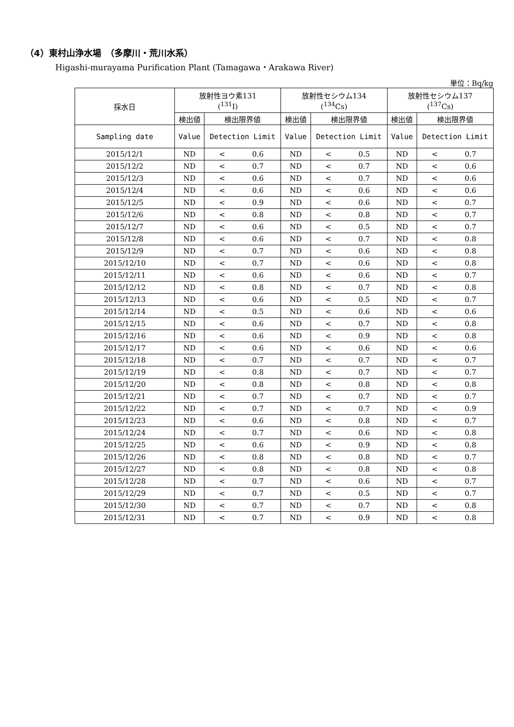（4）東村山浄水場　（多摩川・荒川水系）
Higashi-murayama Purification Plant (Tamagawa・Arakawa River)
単位：Bq/kg
| 採水日 | 放射性ヨウ素131 (<sup>131</sup>I) | | | 放射性セシウム134 (<sup>134</sup>Cs) | | | 放射性セシウム137 (<sup>137</sup>Cs) | | |
| --- | --- | --- | --- | --- | --- | --- | --- | --- | --- |
| | 検出値 | 検出限界値 | | 検出値 | 検出限界値 | | 検出値 | 検出限界値 | |
| Sampling date | Value | Detection Limit | | Value | Detection Limit | | Value | Detection Limit | |
| 2015/12/1 | ND | < | 0.6 | ND | < | 0.5 | ND | < | 0.7 |
| 2015/12/2 | ND | < | 0.7 | ND | < | 0.7 | ND | < | 0.6 |
| 2015/12/3 | ND | < | 0.6 | ND | < | 0.7 | ND | < | 0.6 |
| 2015/12/4 | ND | < | 0.6 | ND | < | 0.6 | ND | < | 0.6 |
| 2015/12/5 | ND | < | 0.9 | ND | < | 0.6 | ND | < | 0.7 |
| 2015/12/6 | ND | < | 0.8 | ND | < | 0.8 | ND | < | 0.7 |
| 2015/12/7 | ND | < | 0.6 | ND | < | 0.5 | ND | < | 0.7 |
| 2015/12/8 | ND | < | 0.6 | ND | < | 0.7 | ND | < | 0.8 |
| 2015/12/9 | ND | < | 0.7 | ND | < | 0.6 | ND | < | 0.8 |
| 2015/12/10 | ND | < | 0.7 | ND | < | 0.6 | ND | < | 0.8 |
| 2015/12/11 | ND | < | 0.6 | ND | < | 0.6 | ND | < | 0.7 |
| 2015/12/12 | ND | < | 0.8 | ND | < | 0.7 | ND | < | 0.8 |
| 2015/12/13 | ND | < | 0.6 | ND | < | 0.5 | ND | < | 0.7 |
| 2015/12/14 | ND | < | 0.5 | ND | < | 0.6 | ND | < | 0.6 |
| 2015/12/15 | ND | < | 0.6 | ND | < | 0.7 | ND | < | 0.8 |
| 2015/12/16 | ND | < | 0.6 | ND | < | 0.9 | ND | < | 0.8 |
| 2015/12/17 | ND | < | 0.6 | ND | < | 0.6 | ND | < | 0.6 |
| 2015/12/18 | ND | < | 0.7 | ND | < | 0.7 | ND | < | 0.7 |
| 2015/12/19 | ND | < | 0.8 | ND | < | 0.7 | ND | < | 0.7 |
| 2015/12/20 | ND | < | 0.8 | ND | < | 0.8 | ND | < | 0.8 |
| 2015/12/21 | ND | < | 0.7 | ND | < | 0.7 | ND | < | 0.7 |
| 2015/12/22 | ND | < | 0.7 | ND | < | 0.7 | ND | < | 0.9 |
| 2015/12/23 | ND | < | 0.6 | ND | < | 0.8 | ND | < | 0.7 |
| 2015/12/24 | ND | < | 0.7 | ND | < | 0.6 | ND | < | 0.8 |
| 2015/12/25 | ND | < | 0.6 | ND | < | 0.9 | ND | < | 0.8 |
| 2015/12/26 | ND | < | 0.8 | ND | < | 0.8 | ND | < | 0.7 |
| 2015/12/27 | ND | < | 0.8 | ND | < | 0.8 | ND | < | 0.8 |
| 2015/12/28 | ND | < | 0.7 | ND | < | 0.6 | ND | < | 0.7 |
| 2015/12/29 | ND | < | 0.7 | ND | < | 0.5 | ND | < | 0.7 |
| 2015/12/30 | ND | < | 0.7 | ND | < | 0.7 | ND | < | 0.8 |
| 2015/12/31 | ND | < | 0.7 | ND | < | 0.9 | ND | < | 0.8 |